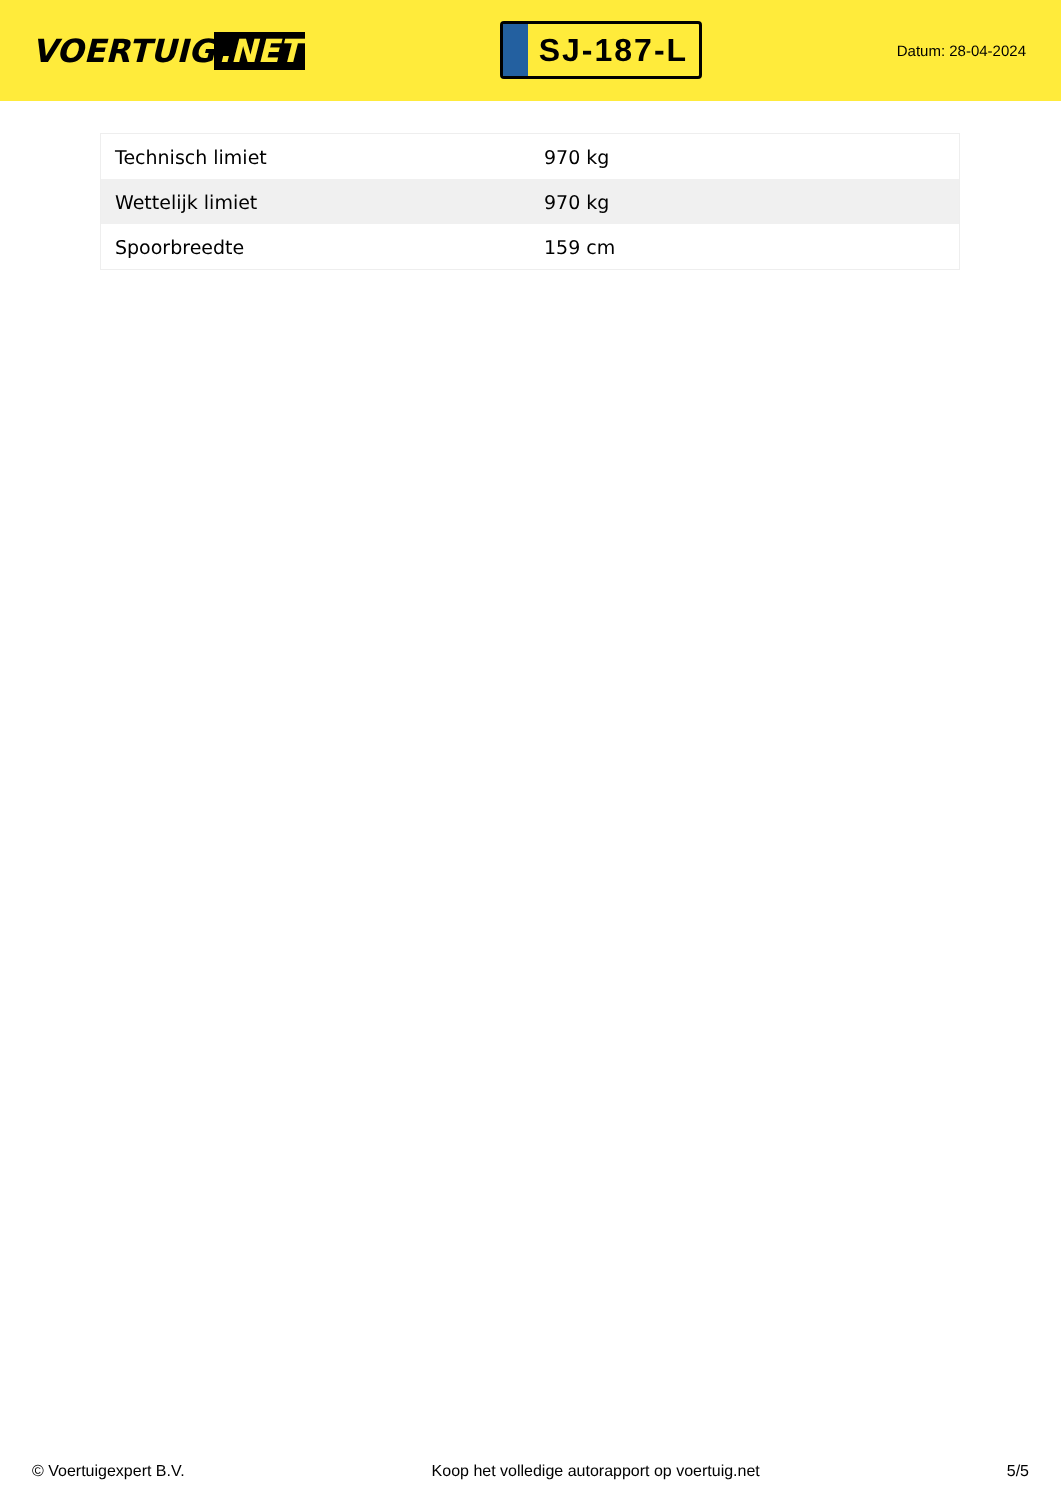VOERTUIG.NET
SJ-187-L
Datum: 28-04-2024
| Technisch limiet | 970 kg |
| Wettelijk limiet | 970 kg |
| Spoorbreedte | 159 cm |
© Voertuigexpert B.V. Koop het volledige autorapport op voertuig.net 5/5